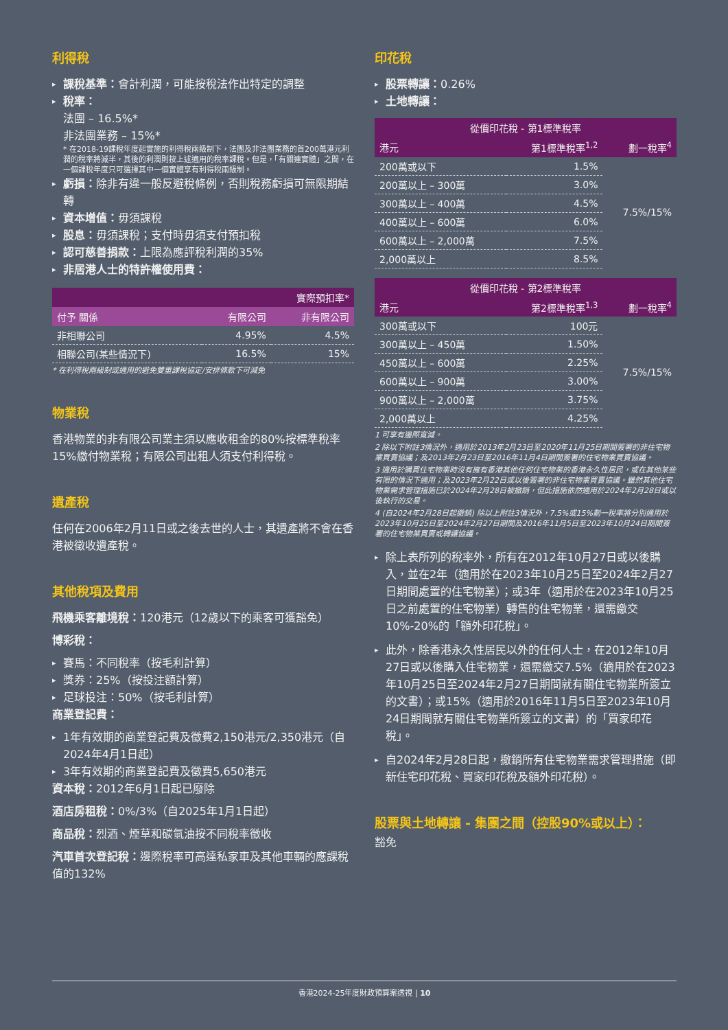利得稅
課稅基準：會計利潤，可能按稅法作出特定的調整
稅率：
法團 – 16.5%*
非法團業務 – 15%*
* 在2018-19課稅年度起實施的利得稅兩級制下，法團及非法團業務的首200萬港元利潤的稅率將減半，其後的利潤則按上述適用的稅率課稅。但是，「有關連實體」之間，在一個課稅年度只可選擇其中一個實體享有利得稅兩級制。
虧損：除非有違一般反避稅條例，否則稅務虧損可無限期結轉
資本增值：毋須課稅
股息：毋須課稅；支付時毋須支付預扣稅
認可慈善捐款：上限為應評稅利潤的35%
非居港人士的特許權使用費：
| 實際預扣率* | | |
| --- | --- | --- |
| 付予 關係 | 有限公司 | 非有限公司 |
| 非相聯公司 | 4.95% | 4.5% |
| 相聯公司(某些情況下) | 16.5% | 15% |
* 在利得稅兩級制或適用的避免雙重課稅協定/安排條款下可減免
物業稅
香港物業的非有限公司業主須以應收租金的80%按標準稅率15%繳付物業稅；有限公司出租人須支付利得稅。
遺產稅
任何在2006年2月11日或之後去世的人士，其遺產將不會在香港被徵收遺產稅。
其他稅項及費用
飛機乘客離境稅：120港元（12歲以下的乘客可獲豁免）
博彩稅：
賽馬：不同稅率（按毛利計算）
獎券：25%（按投注額計算）
足球投注：50%（按毛利計算）
商業登記費：
1年有效期的商業登記費及徵費2,150港元/2,350港元（自2024年4月1日起）
3年有效期的商業登記費及徵費5,650港元
資本稅：2012年6月1日起已廢除
酒店房租稅：0%/3%（自2025年1月1日起）
商品稅：烈酒、煙草和碳氫油按不同稅率徵收
汽車首次登記稅：邊際稅率可高達私家車及其他車輛的應課稅值的132%
印花稅
股票轉讓：0.26%
土地轉讓：
| 從價印花稅 - 第1標準稅率 | | |
| --- | --- | --- |
| 港元 | 第1標準稅率<sup>1,2</sup> | 劃一稅率<sup>4</sup> |
| 200萬或以下 | 1.5% | 7.5%/15% |
| 200萬以上 – 300萬 | 3.0% | |
| 300萬以上 – 400萬 | 4.5% | |
| 400萬以上 – 600萬 | 6.0% | |
| 600萬以上 – 2,000萬 | 7.5% | |
| 2,000萬以上 | 8.5% | |
| 從價印花稅 - 第2標準稅率 | | |
| --- | --- | --- |
| 港元 | 第2標準稅率<sup>1,3</sup> | 劃一稅率<sup>4</sup> |
| 300萬或以下 | 100元 | 7.5%/15% |
| 300萬以上 – 450萬 | 1.50% | |
| 450萬以上 – 600萬 | 2.25% | |
| 600萬以上 – 900萬 | 3.00% | |
| 900萬以上 – 2,000萬 | 3.75% | |
| 2,000萬以上 | 4.25% | |
1 可享有邊際寬減。
2 除以下附註3情況外，適用於2013年2月23日至2020年11月25日期間簽署的非住宅物業買賣協議；及2013年2月23日至2016年11月4日期間簽署的住宅物業買賣協議。
3 適用於購買住宅物業時沒有擁有香港其他任何住宅物業的香港永久性居民，或在其他某些有限的情況下適用；及2023年2月22日或以後簽署的非住宅物業買賣協議。雖然其他住宅物業需求管理措施已於2024年2月28日被撤銷，但此措施依然適用於2024年2月28日或以後執行的交易。
4 (自2024年2月28日起撤銷) 除以上附註3情況外，7.5%或15%劃一稅率將分別適用於2023年10月25日至2024年2月27日期間及2016年11月5日至2023年10月24日期間簽署的住宅物業買賣或轉讓協議。
除上表所列的稅率外，所有在2012年10月27日或以後購入，並在2年（適用於在2023年10月25日至2024年2月27日期間處置的住宅物業）；或3年（適用於在2023年10月25日之前處置的住宅物業）轉售的住宅物業，還需繳交10%-20%的「額外印花稅」。
此外，除香港永久性居民以外的任何人士，在2012年10月27日或以後購入住宅物業，還需繳交7.5%（適用於在2023年10月25日至2024年2月27日期間就有關住宅物業所簽立的文書）；或15%（適用於2016年11月5日至2023年10月24日期間就有關住宅物業所簽立的文書）的「買家印花稅」。
自2024年2月28日起，撤銷所有住宅物業需求管理措施（即新住宅印花稅、買家印花稅及額外印花稅）。
股票與土地轉讓 - 集團之間（控股90%或以上）：
豁免
香港2024-25年度財政預算案透視 | 10